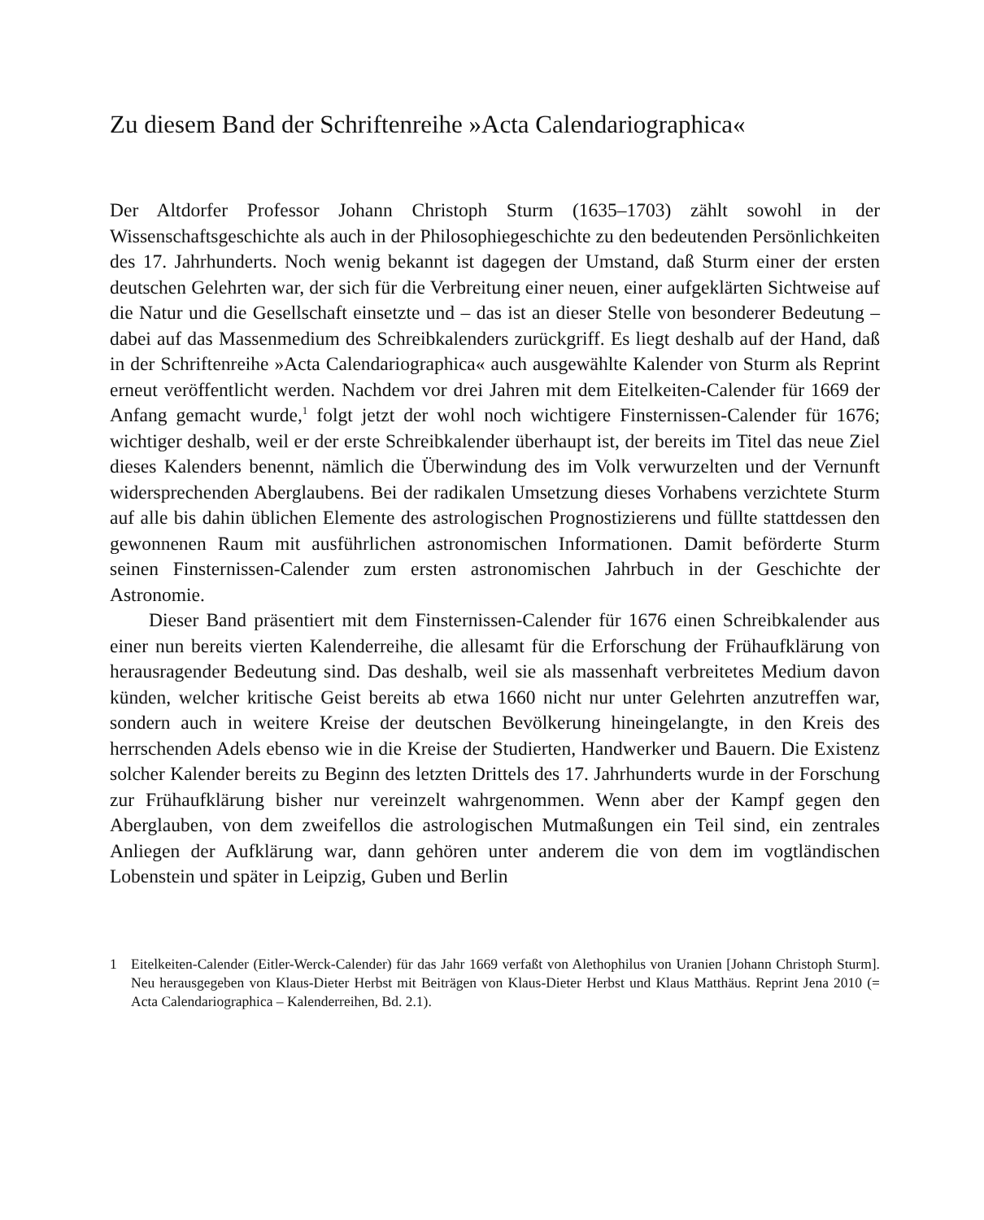Zu diesem Band der Schriftenreihe »Acta Calendariographica«
Der Altdorfer Professor Johann Christoph Sturm (1635–1703) zählt sowohl in der Wissenschaftsgeschichte als auch in der Philosophiegeschichte zu den bedeutenden Persönlichkeiten des 17. Jahrhunderts. Noch wenig bekannt ist dagegen der Umstand, daß Sturm einer der ersten deutschen Gelehrten war, der sich für die Verbreitung einer neuen, einer aufgeklärten Sichtweise auf die Natur und die Gesellschaft einsetzte und – das ist an dieser Stelle von besonderer Bedeutung – dabei auf das Massenmedium des Schreibkalenders zurückgriff. Es liegt deshalb auf der Hand, daß in der Schriftenreihe »Acta Calendariographica« auch ausgewählte Kalender von Sturm als Reprint erneut veröffentlicht werden. Nachdem vor drei Jahren mit dem Eitelkeiten-Calender für 1669 der Anfang gemacht wurde,<sup>1</sup> folgt jetzt der wohl noch wichtigere Finsternissen-Calender für 1676; wichtiger deshalb, weil er der erste Schreibkalender überhaupt ist, der bereits im Titel das neue Ziel dieses Kalenders benennt, nämlich die Überwindung des im Volk verwurzelten und der Vernunft widersprechenden Aberglaubens. Bei der radikalen Umsetzung dieses Vorhabens verzichtete Sturm auf alle bis dahin üblichen Elemente des astrologischen Prognostizierens und füllte stattdessen den gewonnenen Raum mit ausführlichen astronomischen Informationen. Damit beförderte Sturm seinen Finsternissen-Calender zum ersten astronomischen Jahrbuch in der Geschichte der Astronomie.
Dieser Band präsentiert mit dem Finsternissen-Calender für 1676 einen Schreibkalender aus einer nun bereits vierten Kalenderreihe, die allesamt für die Erforschung der Frühaufklärung von herausragender Bedeutung sind. Das deshalb, weil sie als massenhaft verbreitetes Medium davon künden, welcher kritische Geist bereits ab etwa 1660 nicht nur unter Gelehrten anzutreffen war, sondern auch in weitere Kreise der deutschen Bevölkerung hineingelangte, in den Kreis des herrschenden Adels ebenso wie in die Kreise der Studierten, Handwerker und Bauern. Die Existenz solcher Kalender bereits zu Beginn des letzten Drittels des 17. Jahrhunderts wurde in der Forschung zur Frühaufklärung bisher nur vereinzelt wahrgenommen. Wenn aber der Kampf gegen den Aberglauben, von dem zweifellos die astrologischen Mutmaßungen ein Teil sind, ein zentrales Anliegen der Aufklärung war, dann gehören unter anderem die von dem im vogtländischen Lobenstein und später in Leipzig, Guben und Berlin
1 Eitelkeiten-Calender (Eitler-Werck-Calender) für das Jahr 1669 verfaßt von Alethophilus von Uranien [Johann Christoph Sturm]. Neu herausgegeben von Klaus-Dieter Herbst mit Beiträgen von Klaus-Dieter Herbst und Klaus Matthäus. Reprint Jena 2010 (= Acta Calendariographica – Kalenderreihen, Bd. 2.1).